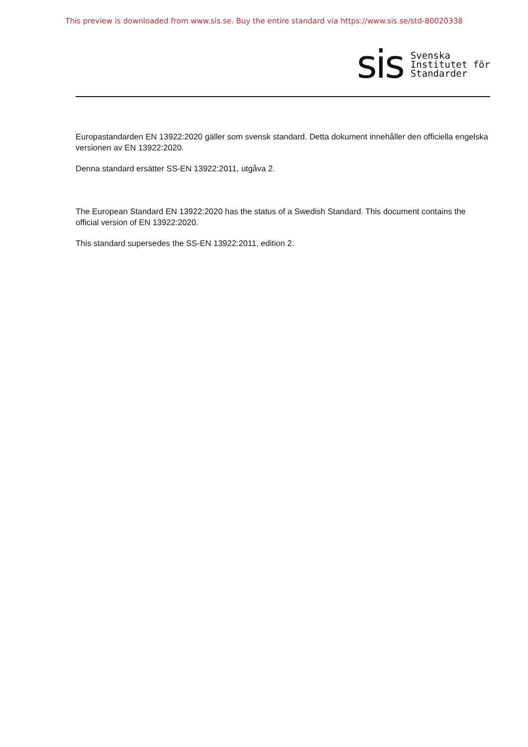This preview is downloaded from www.sis.se. Buy the entire standard via https://www.sis.se/std-80020338
sis
Svenska
Institutet för
Standarder
Europastandarden EN 13922:2020 gäller som svensk standard. Detta dokument innehåller den officiella engelska versionen av EN 13922:2020.
Denna standard ersätter SS-EN 13922:2011, utgåva 2.
The European Standard EN 13922:2020 has the status of a Swedish Standard. This document contains the official version of EN 13922:2020.
This standard supersedes the SS-EN 13922:2011, edition 2.